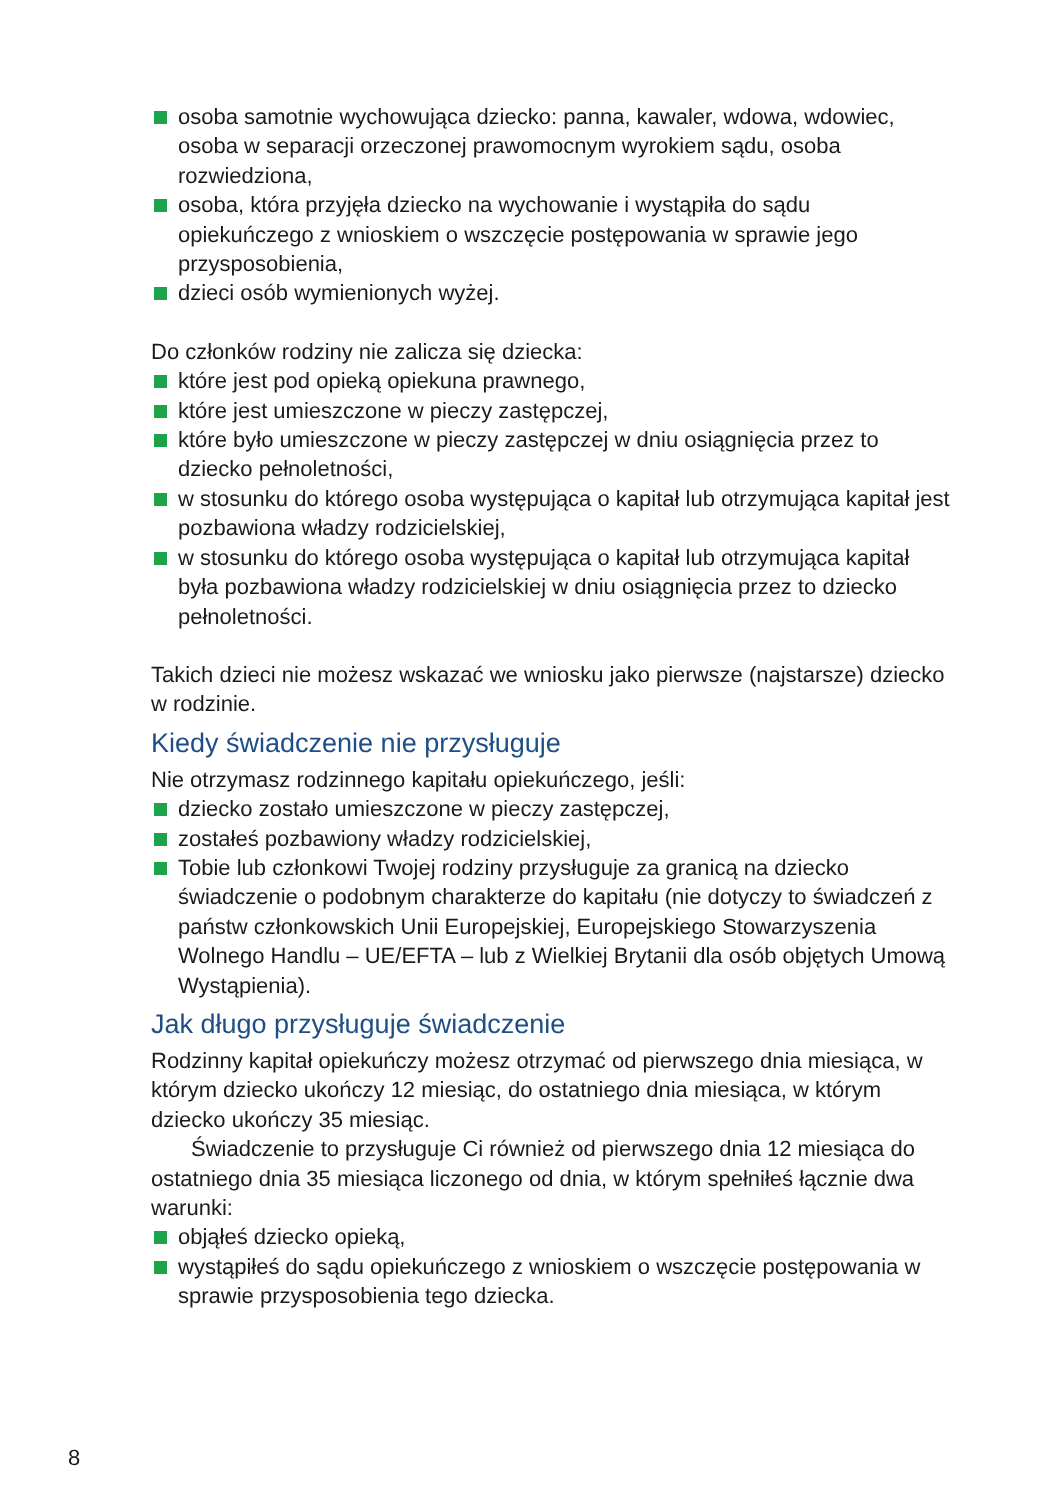osoba samotnie wychowująca dziecko: panna, kawaler, wdowa, wdowiec, osoba w separacji orzeczonej prawomocnym wyrokiem sądu, osoba rozwiedziona,
osoba, która przyjęła dziecko na wychowanie i wystąpiła do sądu opiekuńczego z wnioskiem o wszczęcie postępowania w sprawie jego przysposobienia,
dzieci osób wymienionych wyżej.
Do członków rodziny nie zalicza się dziecka:
które jest pod opieką opiekuna prawnego,
które jest umieszczone w pieczy zastępczej,
które było umieszczone w pieczy zastępczej w dniu osiągnięcia przez to dziecko pełnoletności,
w stosunku do którego osoba występująca o kapitał lub otrzymująca kapitał jest pozbawiona władzy rodzicielskiej,
w stosunku do którego osoba występująca o kapitał lub otrzymująca kapitał była pozbawiona władzy rodzicielskiej w dniu osiągnięcia przez to dziecko pełnoletności.
Takich dzieci nie możesz wskazać we wniosku jako pierwsze (najstarsze) dziecko w rodzinie.
Kiedy świadczenie nie przysługuje
Nie otrzymasz rodzinnego kapitału opiekuńczego, jeśli:
dziecko zostało umieszczone w pieczy zastępczej,
zostałeś pozbawiony władzy rodzicielskiej,
Tobie lub członkowi Twojej rodziny przysługuje za granicą na dziecko świadczenie o podobnym charakterze do kapitału (nie dotyczy to świadczeń z państw członkowskich Unii Europejskiej, Europejskiego Stowarzyszenia Wolnego Handlu – UE/EFTA – lub z Wielkiej Brytanii dla osób objętych Umową Wystąpienia).
Jak długo przysługuje świadczenie
Rodzinny kapitał opiekuńczy możesz otrzymać od pierwszego dnia miesiąca, w którym dziecko ukończy 12 miesiąc, do ostatniego dnia miesiąca, w którym dziecko ukończy 35 miesiąc.
Świadczenie to przysługuje Ci również od pierwszego dnia 12 miesiąca do ostatniego dnia 35 miesiąca liczonego od dnia, w którym spełniłeś łącznie dwa warunki:
objąłeś dziecko opieką,
wystąpiłeś do sądu opiekuńczego z wnioskiem o wszczęcie postępowania w sprawie przysposobienia tego dziecka.
8